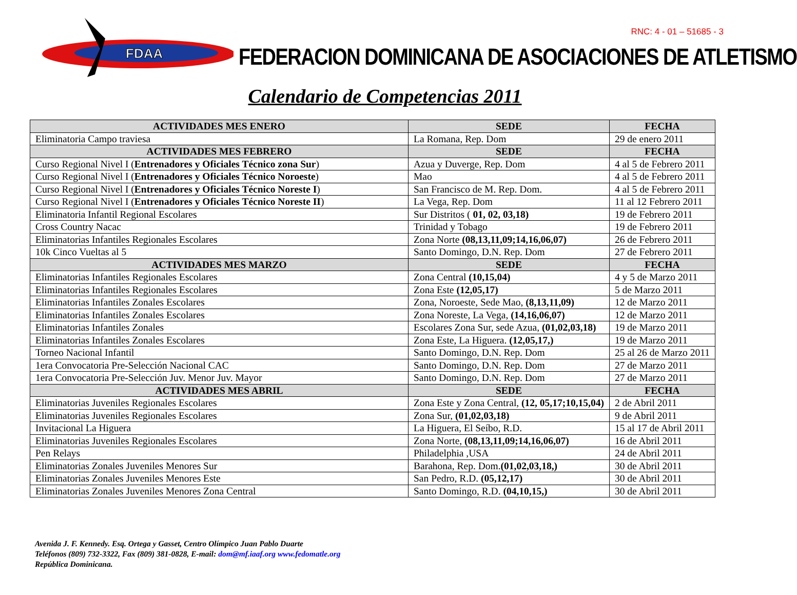FDAA
FEDERACION DOMINICANA DE ASOCIACIONES DE ATLETISMO
RNC: 4 - 01 – 51685 - 3
Calendario de Competencias 2011
| ACTIVIDADES MES ENERO | SEDE | FECHA |
| --- | --- | --- |
| Eliminatoria Campo traviesa | La Romana, Rep. Dom | 29 de enero 2011 |
| ACTIVIDADES MES FEBRERO | SEDE | FECHA |
| Curso Regional Nivel I ( Entrenadores y Oficiales Técnico zona Sur ) | Azua y Duverge, Rep. Dom | 4 al 5 de Febrero 2011 |
| Curso Regional Nivel I ( Entrenadores y Oficiales Técnico Noroeste ) | Mao | 4 al 5 de Febrero 2011 |
| Curso Regional Nivel I ( Entrenadores y Oficiales Técnico Noreste I ) | San Francisco de M. Rep. Dom. | 4 al 5 de Febrero 2011 |
| Curso Regional Nivel I ( Entrenadores y Oficiales Técnico Noreste II ) | La Vega, Rep. Dom | 11 al 12 Febrero 2011 |
| Eliminatoria Infantil Regional Escolares | Sur Distritos ( 01, 02, 03,18) | 19 de Febrero 2011 |
| Cross Country Nacac | Trinidad y Tobago | 19 de Febrero 2011 |
| Eliminatorias Infantiles Regionales Escolares | Zona Norte (08,13,11,09;14,16,06,07) | 26 de Febrero 2011 |
| 10k Cinco Vueltas al 5 | Santo Domingo, D.N. Rep. Dom | 27 de Febrero 2011 |
| ACTIVIDADES MES MARZO | SEDE | FECHA |
| Eliminatorias Infantiles Regionales Escolares | Zona Central (10,15,04) | 4 y 5 de Marzo 2011 |
| Eliminatorias Infantiles Regionales Escolares | Zona Este (12,05,17) | 5 de Marzo 2011 |
| Eliminatorias Infantiles Zonales Escolares | Zona, Noroeste, Sede Mao, (8,13,11,09) | 12 de Marzo 2011 |
| Eliminatorias Infantiles Zonales Escolares | Zona Noreste, La Vega, (14,16,06,07) | 12 de Marzo 2011 |
| Eliminatorias Infantiles Zonales | Escolares Zona Sur, sede Azua, (01,02,03,18) | 19 de Marzo 2011 |
| Eliminatorias Infantiles Zonales Escolares | Zona Este, La Higuera. (12,05,17,) | 19 de Marzo 2011 |
| Torneo Nacional Infantil | Santo Domingo, D.N. Rep. Dom | 25 al 26 de Marzo 2011 |
| 1era Convocatoria Pre-Selección Nacional CAC | Santo Domingo, D.N. Rep. Dom | 27 de Marzo 2011 |
| 1era Convocatoria Pre-Selección Juv. Menor Juv. Mayor | Santo Domingo, D.N. Rep. Dom | 27 de Marzo 2011 |
| ACTIVIDADES MES ABRIL | SEDE | FECHA |
| Eliminatorias Juveniles Regionales Escolares | Zona Este y Zona Central, (12, 05,17;10,15,04) | 2 de Abril 2011 |
| Eliminatorias Juveniles Regionales Escolares | Zona Sur, (01,02,03,18) | 9 de Abril 2011 |
| Invitacional La Higuera | La Higuera, El Seíbo, R.D. | 15 al 17 de Abril 2011 |
| Eliminatorias Juveniles Regionales Escolares | Zona Norte, (08,13,11,09;14,16,06,07) | 16 de Abril 2011 |
| Pen Relays | Philadelphia ,USA | 24 de Abril 2011 |
| Eliminatorias Zonales Juveniles Menores Sur | Barahona, Rep. Dom. (01,02,03,18,) | 30 de Abril 2011 |
| Eliminatorias Zonales Juveniles Menores Este | San Pedro, R.D. (05,12,17) | 30 de Abril 2011 |
| Eliminatorias Zonales Juveniles Menores Zona Central | Santo Domingo, R.D. (04,10,15,) | 30 de Abril 2011 |
Avenida J. F. Kennedy. Esq. Ortega y Gasset, Centro Olímpico Juan Pablo Duarte
Teléfonos (809) 732-3322, Fax (809) 381-0828, E-mail: dom@mf.iaaf.org www.fedomatle.org
República Dominicana.